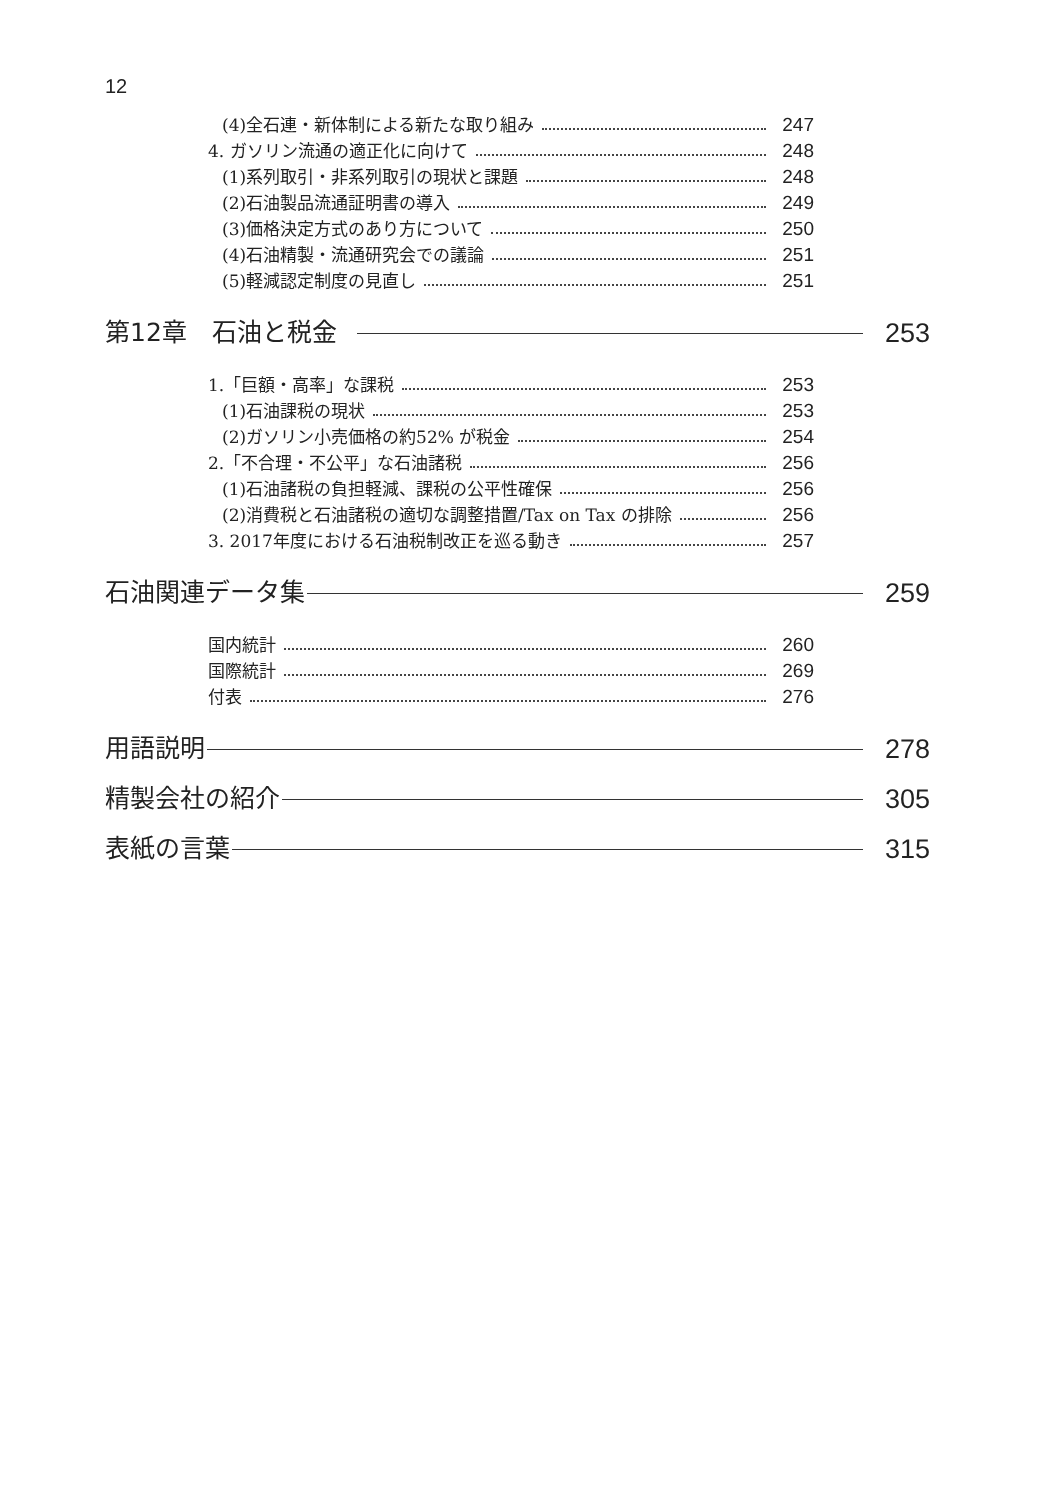12
(4)全石連・新体制による新たな取り組み 247
4. ガソリン流通の適正化に向けて 248
(1)系列取引・非系列取引の現状と課題 248
(2)石油製品流通証明書の導入 249
(3)価格決定方式のあり方について 250
(4)石油精製・流通研究会での議論 251
(5)軽減認定制度の見直し 251
第12章　石油と税金 253
1.「巨額・高率」な課税 253
(1)石油課税の現状 253
(2)ガソリン小売価格の約52% が税金 254
2.「不合理・不公平」な石油諸税 256
(1)石油諸税の負担軽減、課税の公平性確保 256
(2)消費税と石油諸税の適切な調整措置/Tax on Tax の排除 256
3. 2017年度における石油税制改正を巡る動き 257
石油関連データ集 259
国内統計 260
国際統計 269
付表 276
用語説明 278
精製会社の紹介 305
表紙の言葉 315